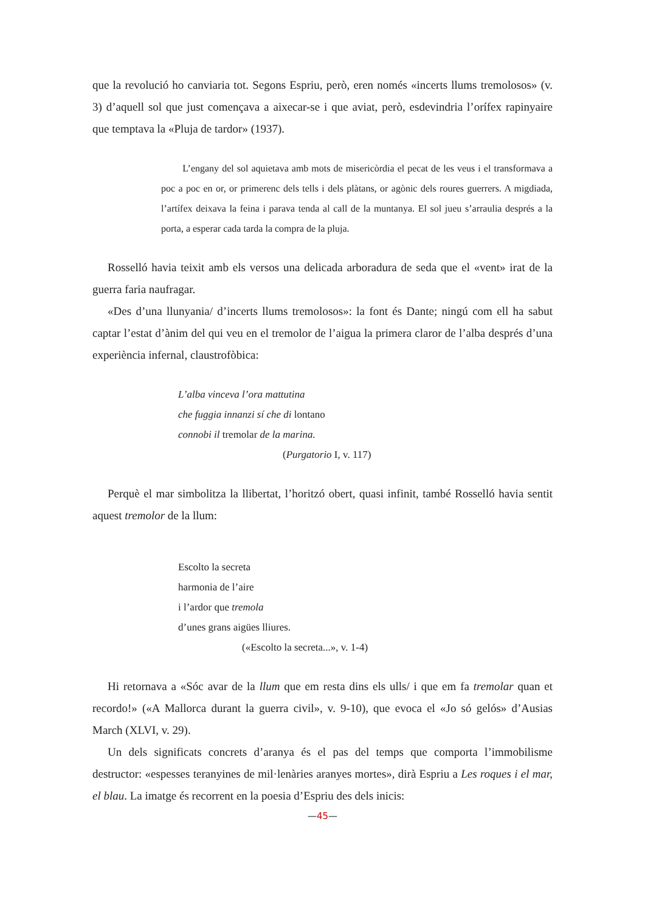que la revolució ho canviaria tot. Segons Espriu, però, eren només «incerts llums tremolosos» (v. 3) d’aquell sol que just començava a aixecar-se i que aviat, però, esdevindria l’orífex rapinyaire que temptava la «Pluja de tardor» (1937).
L’engany del sol aquietava amb mots de misericòrdia el pecat de les veus i el transformava a poc a poc en or, or primerenc dels tells i dels plàtans, or agònic dels roures guerrers. A migdiada, l’artífex deixava la feina i parava tenda al call de la muntanya. El sol jueu s’arraulia després a la porta, a esperar cada tarda la compra de la pluja.
Rosselló havia teixit amb els versos una delicada arboradura de seda que el «vent» irat de la guerra faria naufragar.
«Des d’una llunyania/ d’incerts llums tremolosos»: la font és Dante; ningú com ell ha sabut captar l’estat d’ànim del qui veu en el tremolor de l’aigua la primera claror de l’alba després d’una experiència infernal, claustrofòbica:
L’alba vinceva l’ora mattutina
che fuggia innanzi sí che di lontano
connobi il tremolar de la marina.
(Purgatorio I, v. 117)
Perquè el mar simbolitza la llibertat, l’horitzó obert, quasi infinit, també Rosselló havia sentit aquest tremolor de la llum:
Escolto la secreta
harmonia de l’aire
i l’ardor que tremola
d’unes grans aigües lliures.
(«Escolto la secreta...», v. 1-4)
Hi retornava a «Sóc avar de la llum que em resta dins els ulls/ i que em fa tremolar quan et recordo!» («A Mallorca durant la guerra civil», v. 9-10), que evoca el «Jo só gelós» d’Ausias March (XLVI, v. 29).
Un dels significats concrets d’aranya és el pas del temps que comporta l’immobilisme destructor: «espesses teranyines de mil·lenàries aranyes mortes», dirà Espriu a Les roques i el mar, el blau. La imatge és recorrent en la poesia d’Espriu des dels inicis:
—45—